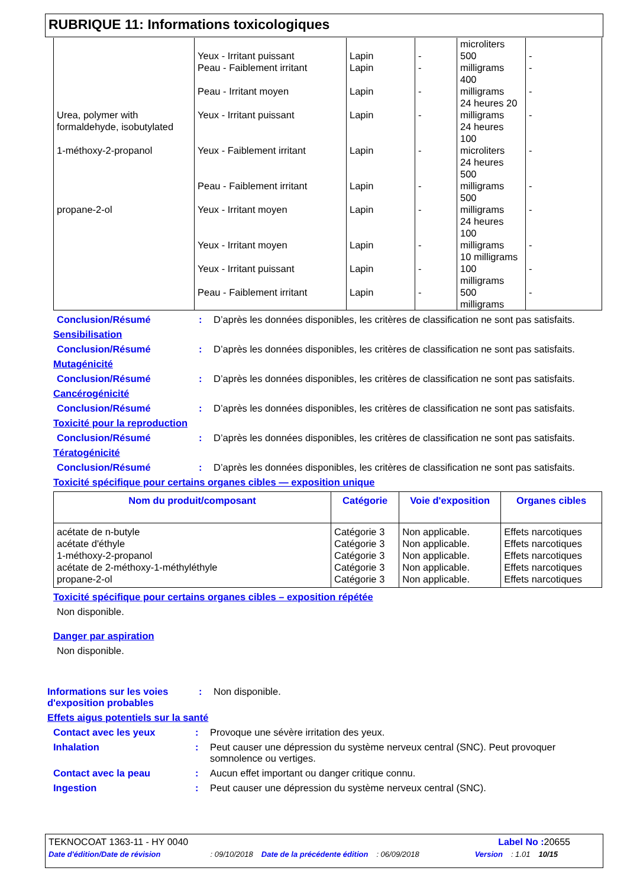RUBRIQUE 11: Informations toxicologiques
| | Yeux - Irritant puissant | Lapin | - | microliters 500 | - |
| | Peau - Faiblement irritant | Lapin | - | milligrams 400 | - |
| | Peau - Irritant moyen | Lapin | - | milligrams 24 heures 20 | - |
| Urea, polymer with formaldehyde, isobutylated | Yeux - Irritant puissant | Lapin | - | milligrams 24 heures 100 | - |
| 1-méthoxy-2-propanol | Yeux - Faiblement irritant | Lapin | - | microliters 24 heures 500 | - |
| | Peau - Faiblement irritant | Lapin | - | milligrams 500 | - |
| propane-2-ol | Yeux - Irritant moyen | Lapin | - | milligrams 24 heures 100 | - |
| | Yeux - Irritant moyen | Lapin | - | milligrams 10 milligrams | - |
| | Yeux - Irritant puissant | Lapin | - | 100 milligrams | - |
| | Peau - Faiblement irritant | Lapin | - | 500 milligrams | - |
Conclusion/Résumé : D’après les données disponibles, les critères de classification ne sont pas satisfaits.
Sensibilisation
Conclusion/Résumé : D’après les données disponibles, les critères de classification ne sont pas satisfaits.
Mutagénicité
Conclusion/Résumé : D’après les données disponibles, les critères de classification ne sont pas satisfaits.
Cancérogénicité
Conclusion/Résumé : D’après les données disponibles, les critères de classification ne sont pas satisfaits.
Toxicité pour la reproduction
Conclusion/Résumé : D’après les données disponibles, les critères de classification ne sont pas satisfaits.
Tératogénicité
Conclusion/Résumé : D’après les données disponibles, les critères de classification ne sont pas satisfaits.
Toxicité spécifique pour certains organes cibles — exposition unique
| Nom du produit/composant | Catégorie | Voie d'exposition | Organes cibles |
| --- | --- | --- | --- |
| acétate de n-butyle acétate d'éthyle 1-méthoxy-2-propanol acétate de 2-méthoxy-1-méthyléthyle propane-2-ol | Catégorie 3 Catégorie 3 Catégorie 3 Catégorie 3 Catégorie 3 | Non applicable. Non applicable. Non applicable. Non applicable. Non applicable. | Effets narcotiques Effets narcotiques Effets narcotiques Effets narcotiques Effets narcotiques |
Toxicité spécifique pour certains organes cibles – exposition répétée
Non disponible.
Danger par aspiration
Non disponible.
Informations sur les voies d'exposition probables
: Non disponible.
Effets aigus potentiels sur la santé
Contact avec les yeux : Provoque une sévère irritation des yeux.
Inhalation : Peut causer une dépression du système nerveux central (SNC). Peut provoquer somnolence ou vertiges.
Contact avec la peau : Aucun effet important ou danger critique connu.
Ingestion : Peut causer une dépression du système nerveux central (SNC).
TEKNOCOAT 1363-11 - HY 0040 Label No : 20655
Date d'édition/Date de révision: 09/10/2018 Date de la précédente édition: 06/09/2018 Version: 1.01 10/15